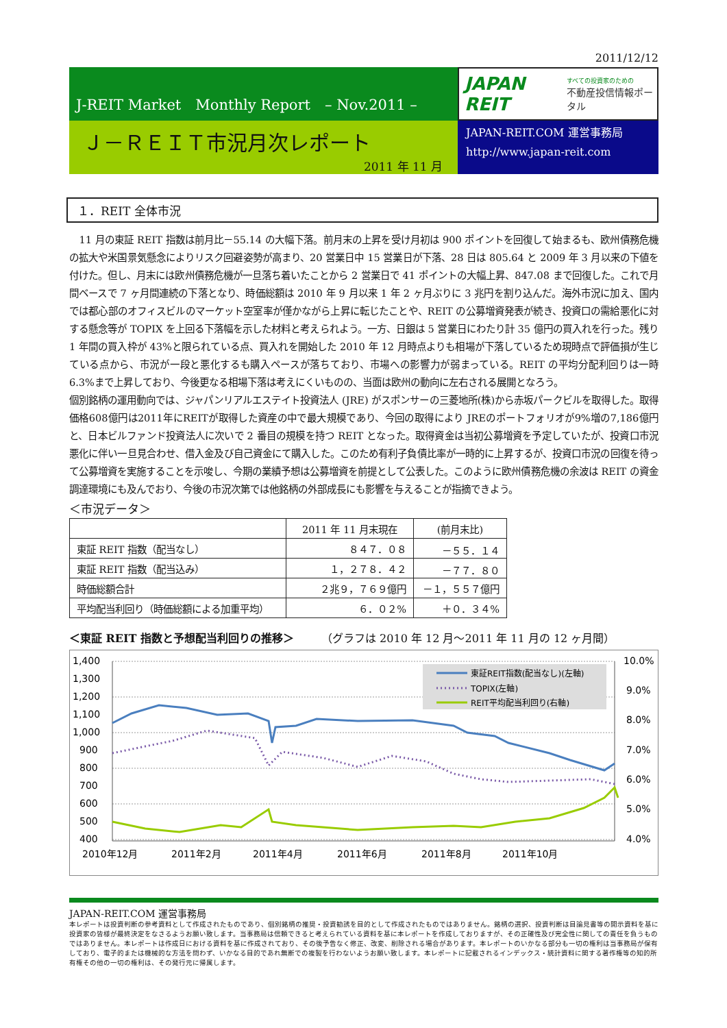2011/12/12
J-REIT Market　Monthly Report　– Nov.2011 –
Ｊ－ＲＥＩＴ市況月次レポート
2011 年 11 月
JAPAN REIT
すべての投資家のための
不動産投信情報ポータル
JAPAN-REIT.COM 運営事務局
http://www.japan-reit.com
１．REIT 全体市況
11 月の東証 REIT 指数は前月比－55.14 の大幅下落。前月末の上昇を受け月初は 900 ポイントを回復して始まるも、欧州債務危機の拡大や米国景気懸念によりリスク回避姿勢が高まり、20 営業日中 15 営業日が下落、28 日は 805.64 と 2009 年 3 月以来の下値を付けた。但し、月末には欧州債務危機が一旦落ち着いたことから 2 営業日で 41 ポイントの大幅上昇、847.08 まで回復した。これで月間ベースで 7 ヶ月間連続の下落となり、時価総額は 2010 年 9 月以来 1 年 2 ヶ月ぶりに 3 兆円を割り込んだ。海外市況に加え、国内では都心部のオフィスビルのマーケット空室率が僅かながら上昇に転じたことや、REIT の公募増資発表が続き、投資口の需給悪化に対する懸念等が TOPIX を上回る下落幅を示した材料と考えられよう。一方、日銀は 5 営業日にわたり計 35 億円の買入れを行った。残り 1 年間の買入枠が 43%と限られている点、買入れを開始した 2010 年 12 月時点よりも相場が下落しているため現時点で評価損が生じている点から、市況が一段と悪化するも購入ペースが落ちており、市場への影響力が弱まっている。REIT の平均分配利回りは一時 6.3%まで上昇しており、今後更なる相場下落は考えにくいものの、当面は欧州の動向に左右される展開となろう。
個別銘柄の運用動向では、ジャパンリアルエステイト投資法人 (JRE) がスポンサーの三菱地所(株)から赤坂パークビルを取得した。取得価格608億円は2011年にREITが取得した資産の中で最大規模であり、今回の取得により JREのポートフォリオが9%増の7,186億円と、日本ビルファンド投資法人に次いで 2 番目の規模を持つ REIT となった。取得資金は当初公募増資を予定していたが、投資口市況悪化に伴い一旦見合わせ、借入金及び自己資金にて購入した。このため有利子負債比率が一時的に上昇するが、投資口市況の回復を待って公募増資を実施することを示唆し、今期の業績予想は公募増資を前提として公表した。このように欧州債務危機の余波は REIT の資金調達環境にも及んでおり、今後の市況次第では他銘柄の外部成長にも影響を与えることが指摘できよう。
＜市況データ＞
| | 2011 年 11 月末現在 | (前月末比) |
| --- | --- | --- |
| 東証 REIT 指数（配当なし） | ８４７．０８ | －５５．１４ |
| 東証 REIT 指数（配当込み） | １，２７８．４２ | －７７．８０ |
| 時価総額合計 | ２兆９，７６９億円 | －１，５５７億円 |
| 平均配当利回り（時価総額による加重平均） | ６．０２% | ＋０．３４% |
＜東証 REIT 指数と予想配当利回りの推移＞ （グラフは 2010 年 12 月～2011 年 11 月の 12 ヶ月間）
1,400
1,300
1,200
1,100
1,000
900
800
700
600
500
400
10.0%
9.0%
8.0%
7.0%
6.0%
5.0%
4.0%
2010年12月
2011年2月
2011年4月
2011年6月
2011年8月
2011年10月
東証REIT指数(配当なし)(左軸)
TOPIX(左軸)
REIT平均配当利回り(右軸)
JAPAN-REIT.COM 運営事務局
本レポートは投資判断の参考資料として作成されたものであり、個別銘柄の推奨・投資勧誘を目的として作成されたものではありません。銘柄の選択、投資判断は目論見書等の開示資料を基に投資家の皆様が最終決定をなさるようお願い致します。当事務局は信頼できると考えられている資料を基に本レポートを作成しておりますが、その正確性及び完全性に関しての責任を負うものではありません。本レポートは作成日における資料を基に作成されており、その後予告なく修正、改変、削除される場合があります。本レポートのいかなる部分も一切の権利は当事務局が保有しており、電子的または機械的な方法を問わず、いかなる目的であれ無断での複製を行わないようお願い致します。本レポートに記載されるインデックス・統計資料に関する著作権等の知的所有権その他の一切の権利は、その発行元に帰属します。